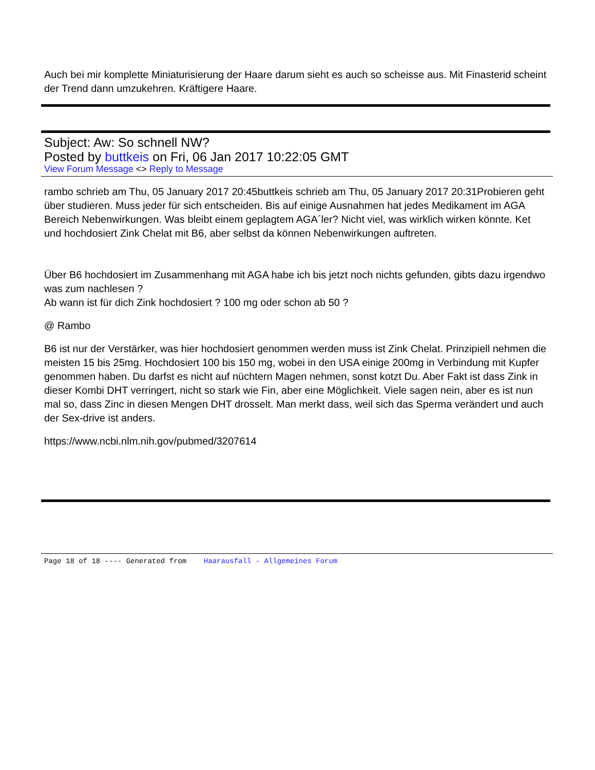Auch bei mir komplette Miniaturisierung der Haare darum sieht es auch so scheisse aus. Mit Finasterid scheint der Trend dann umzukehren. Kräftigere Haare.
Subject: Aw: So schnell NW?
Posted by buttkeis on Fri, 06 Jan 2017 10:22:05 GMT
View Forum Message <> Reply to Message
rambo schrieb am Thu, 05 January 2017 20:45buttkeis schrieb am Thu, 05 January 2017 20:31Probieren geht über studieren. Muss jeder für sich entscheiden. Bis auf einige Ausnahmen hat jedes Medikament im AGA Bereich Nebenwirkungen. Was bleibt einem geplagtem AGA´ler? Nicht viel, was wirklich wirken könnte. Ket und hochdosiert Zink Chelat mit B6, aber selbst da können Nebenwirkungen auftreten.
Über B6 hochdosiert im Zusammenhang mit AGA habe ich bis jetzt noch nichts gefunden, gibts dazu irgendwo was zum nachlesen ?
Ab wann ist für dich Zink hochdosiert ? 100 mg oder schon ab 50 ?
@ Rambo
B6 ist nur der Verstärker, was hier hochdosiert genommen werden muss ist Zink Chelat. Prinzipiell nehmen die meisten 15 bis 25mg. Hochdosiert 100 bis 150 mg, wobei in den USA einige 200mg in Verbindung mit Kupfer genommen haben. Du darfst es nicht auf nüchtern Magen nehmen, sonst kotzt Du. Aber Fakt ist dass Zink in dieser Kombi DHT verringert, nicht so stark wie Fin, aber eine Möglichkeit. Viele sagen nein, aber es ist nun mal so, dass Zinc in diesen Mengen DHT drosselt. Man merkt dass, weil sich das Sperma verändert und auch der Sex-drive ist anders.
https://www.ncbi.nlm.nih.gov/pubmed/3207614
Page 18 of 18 ---- Generated from Haarausfall - Allgemeines Forum